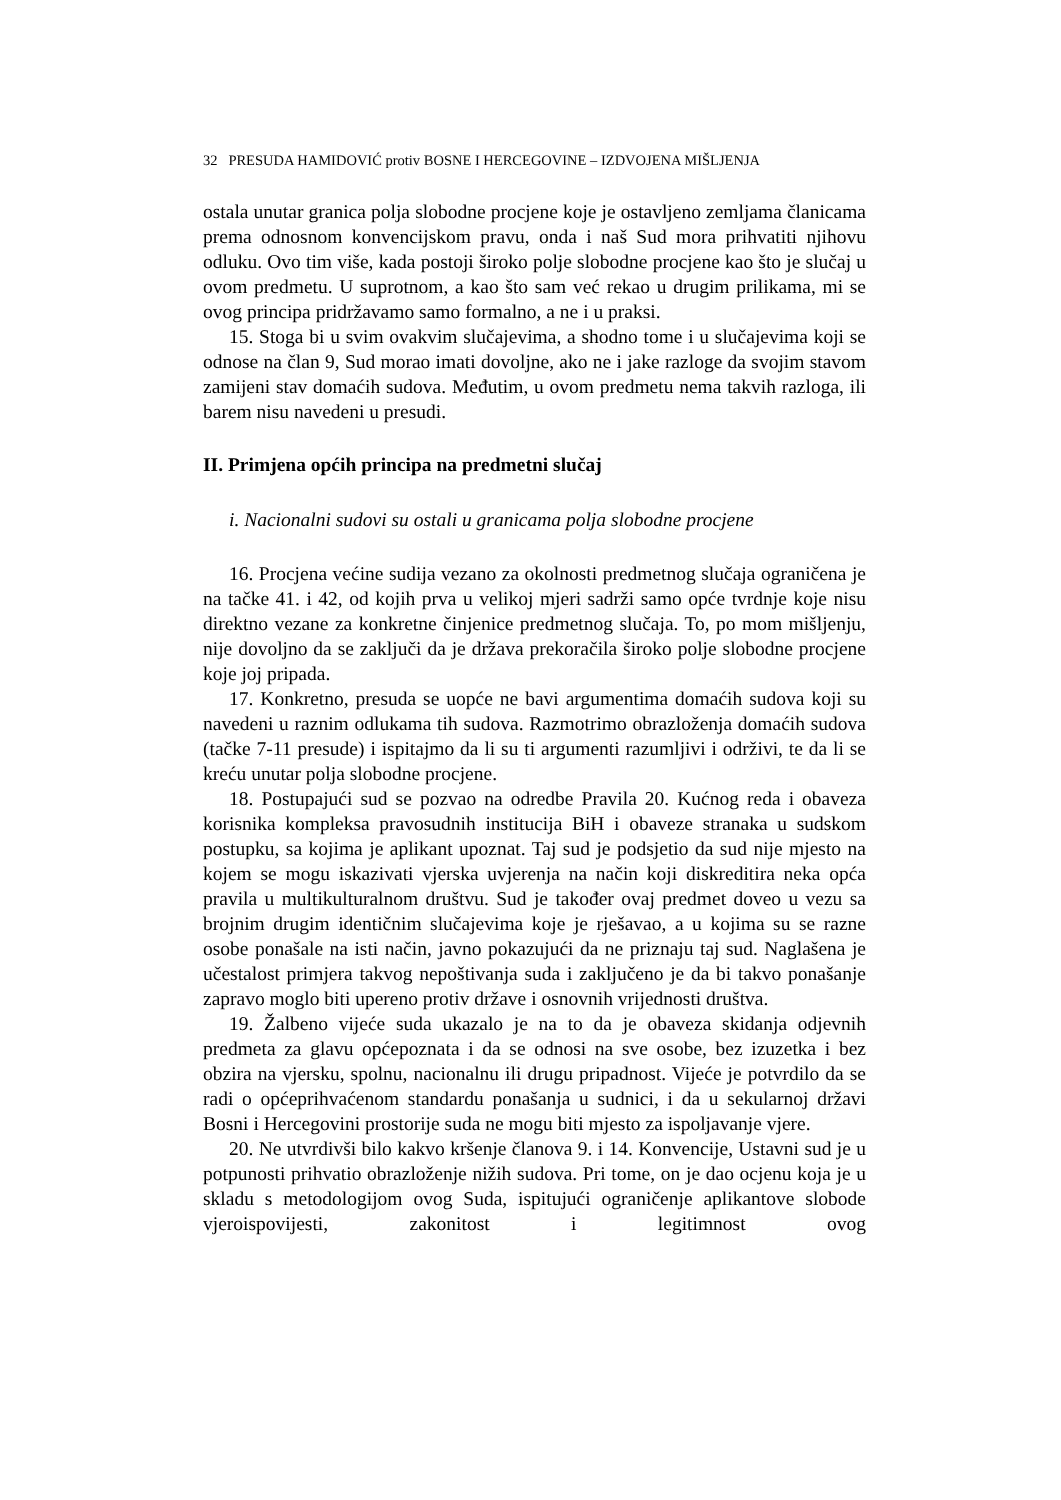32 PRESUDA HAMIDOVIĆ protiv BOSNE I HERCEGOVINE – IZDVOJENA MIŠLJENJA
ostala unutar granica polja slobodne procjene koje je ostavljeno zemljama članicama prema odnosnom konvencijskom pravu, onda i naš Sud mora prihvatiti njihovu odluku. Ovo tim više, kada postoji široko polje slobodne procjene kao što je slučaj u ovom predmetu. U suprotnom, a kao što sam već rekao u drugim prilikama, mi se ovog principa pridržavamo samo formalno, a ne i u praksi.
15. Stoga bi u svim ovakvim slučajevima, a shodno tome i u slučajevima koji se odnose na član 9, Sud morao imati dovoljne, ako ne i jake razloge da svojim stavom zamijeni stav domaćih sudova. Međutim, u ovom predmetu nema takvih razloga, ili barem nisu navedeni u presudi.
II. Primjena općih principa na predmetni slučaj
i. Nacionalni sudovi su ostali u granicama polja slobodne procjene
16. Procjena većine sudija vezano za okolnosti predmetnog slučaja ograničena je na tačke 41. i 42, od kojih prva u velikoj mjeri sadrži samo opće tvrdnje koje nisu direktno vezane za konkretne činjenice predmetnog slučaja. To, po mom mišljenju, nije dovoljno da se zaključi da je država prekoračila široko polje slobodne procjene koje joj pripada.
17. Konkretno, presuda se uopće ne bavi argumentima domaćih sudova koji su navedeni u raznim odlukama tih sudova. Razmotrimo obrazloženja domaćih sudova (tačke 7-11 presude) i ispitajmo da li su ti argumenti razumljivi i održivi, te da li se kreću unutar polja slobodne procjene.
18. Postupajući sud se pozvao na odredbe Pravila 20. Kućnog reda i obaveza korisnika kompleksa pravosudnih institucija BiH i obaveze stranaka u sudskom postupku, sa kojima je aplikant upoznat. Taj sud je podsjetio da sud nije mjesto na kojem se mogu iskazivati vjerska uvjerenja na način koji diskreditira neka opća pravila u multikulturalnom društvu. Sud je također ovaj predmet doveo u vezu sa brojnim drugim identičnim slučajevima koje je rješavao, a u kojima su se razne osobe ponašale na isti način, javno pokazujući da ne priznaju taj sud. Naglašena je učestalost primjera takvog nepoštivanja suda i zaključeno je da bi takvo ponašanje zapravo moglo biti upereno protiv države i osnovnih vrijednosti društva.
19. Žalbeno vijeće suda ukazalo je na to da je obaveza skidanja odjevnih predmeta za glavu općepoznata i da se odnosi na sve osobe, bez izuzetka i bez obzira na vjersku, spolnu, nacionalnu ili drugu pripadnost. Vijeće je potvrdilo da se radi o općeprihvaćenom standardu ponašanja u sudnici, i da u sekularnoj državi Bosni i Hercegovini prostorije suda ne mogu biti mjesto za ispoljavanje vjere.
20. Ne utvrdivši bilo kakvo kršenje članova 9. i 14. Konvencije, Ustavni sud je u potpunosti prihvatio obrazloženje nižih sudova. Pri tome, on je dao ocjenu koja je u skladu s metodologijom ovog Suda, ispitujući ograničenje aplikantove slobode vjeroispovijesti, zakonitost i legitimnost ovog